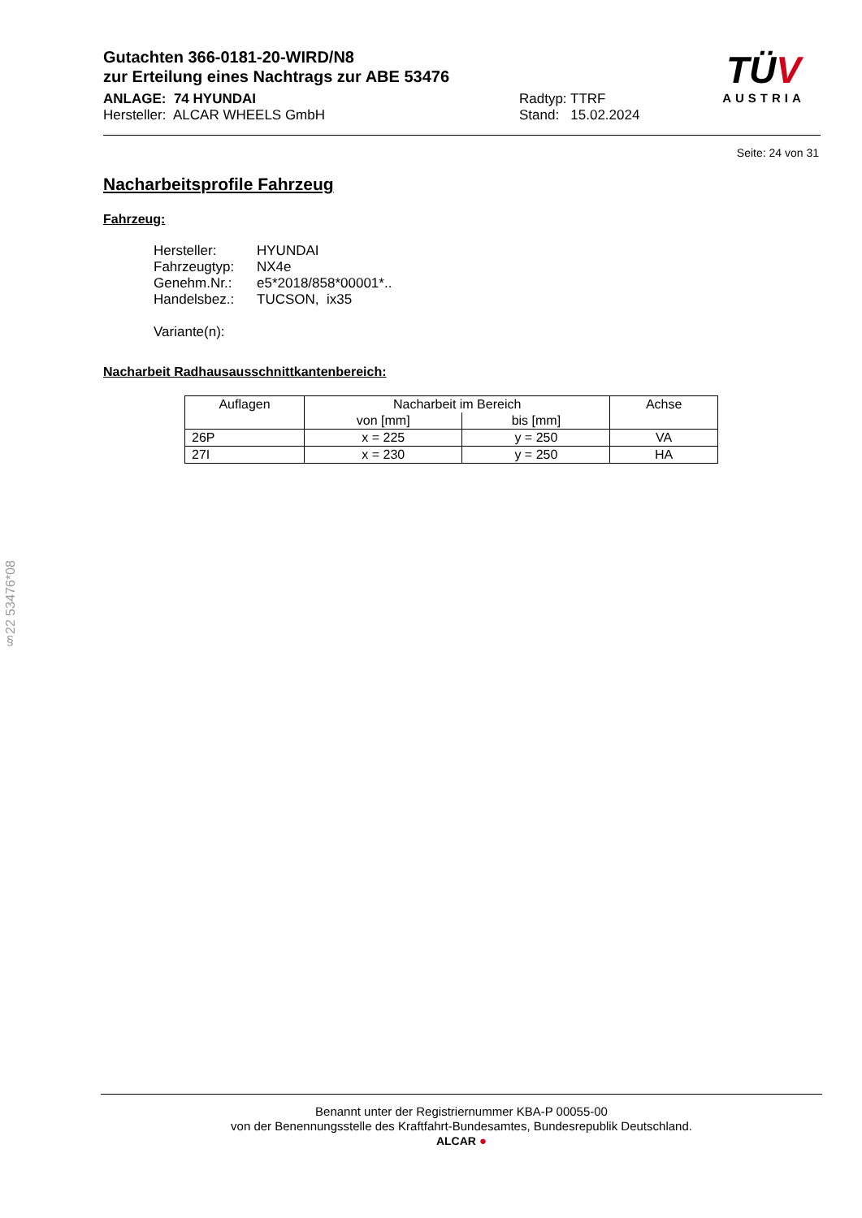Gutachten 366-0181-20-WIRD/N8
zur Erteilung eines Nachtrags zur ABE 53476
ANLAGE: 74 HYUNDAI
Hersteller: ALCAR WHEELS GmbH
Radtyp: TTRF
Stand: 15.02.2024
TÜV
AUSTRIA
Seite: 24 von 31
Nacharbeitsprofile Fahrzeug
Fahrzeug:
| Hersteller: | HYUNDAI |
| Fahrzeugtyp: | NX4e |
| Genehm.Nr.: | e5*2018/858*00001*.. |
| Handelsbez.: | TUCSON, ix35 |
| Variante(n): | |
Nacharbeit Radhausausschnittkantenbereich:
| Auflagen | Nacharbeit im Bereich | | Achse |
| --- | --- | --- | --- |
| | von [mm] | bis [mm] | |
| 26P | x = 225 | y = 250 | VA |
| 27I | x = 230 | y = 250 | HA |
§22 53476*08
Benannt unter der Registriernummer KBA-P 00055-00
von der Benennungsstelle des Kraftfahrt-Bundesamtes, Bundesrepublik Deutschland.
ALCAR ●